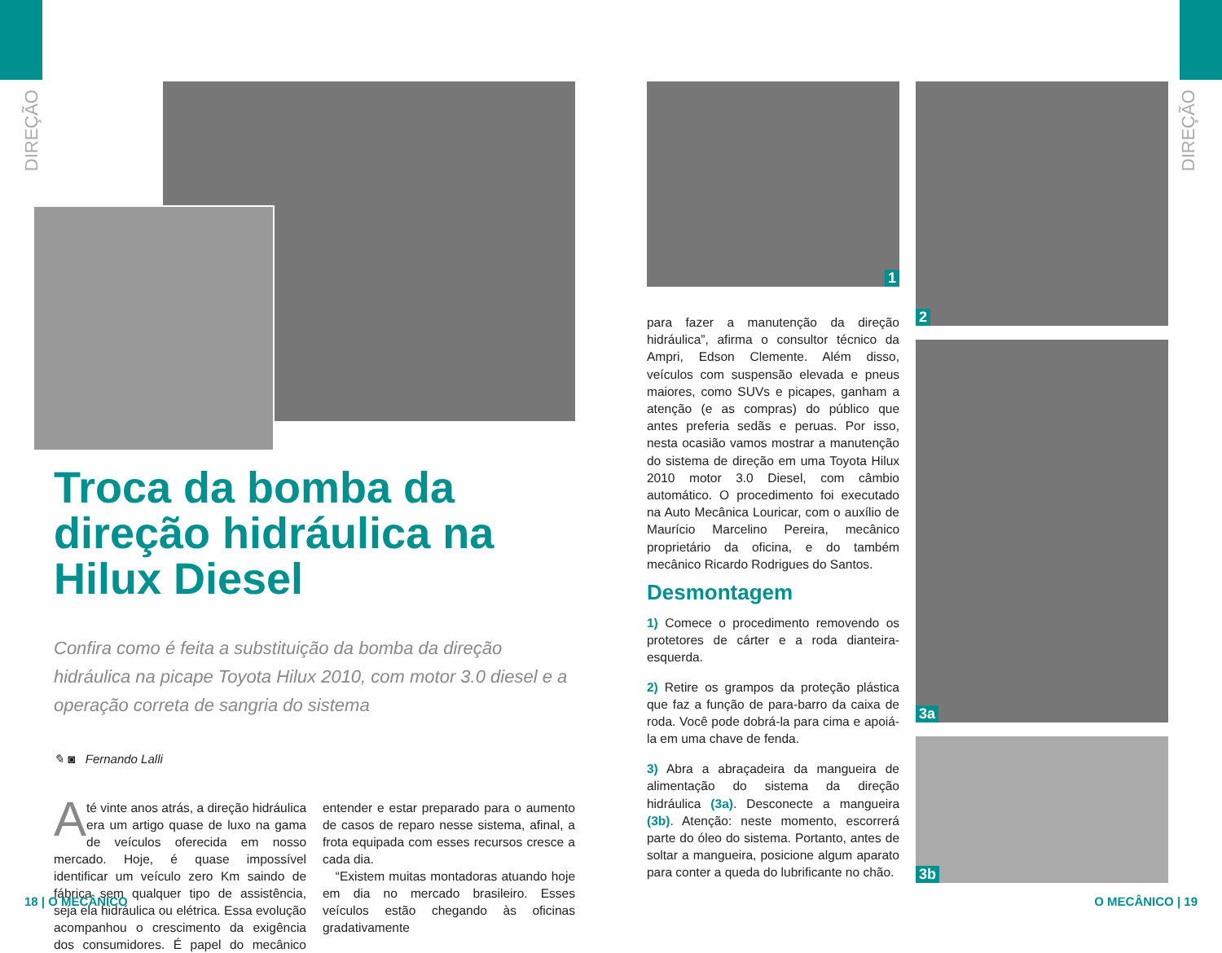DIREÇÃO
DIREÇÃO
1 2
3a
3b
Troca da bomba da direção hidráulica na Hilux Diesel
Confira como é feita a substituição da bomba da direção hidráulica na picape Toyota Hilux 2010, com motor 3.0 diesel e a operação correta de sangria do sistema
✎ ◙ Fernando Lalli
Até vinte anos atrás, a direção hidráulica era um artigo quase de luxo na gama de veículos oferecida em nosso mercado. Hoje, é quase impossível identificar um veículo zero Km saindo de fábrica sem qualquer tipo de assistência, seja ela hidráulica ou elétrica. Essa evolução acompanhou o crescimento da exigência dos consumidores. É papel do mecânico entender e estar preparado para o aumento de casos de reparo nesse sistema, afinal, a frota equipada com esses recursos cresce a cada dia.
“Existem muitas montadoras atuando hoje em dia no mercado brasileiro. Esses veículos estão chegando às oficinas gradativamente
para fazer a manutenção da direção hidráulica”, afirma o consultor técnico da Ampri, Edson Clemente. Além disso, veículos com suspensão elevada e pneus maiores, como SUVs e picapes, ganham a atenção (e as compras) do público que antes preferia sedãs e peruas. Por isso, nesta ocasião vamos mostrar a manutenção do sistema de direção em uma Toyota Hilux 2010 motor 3.0 Diesel, com câmbio automático. O procedimento foi executado na Auto Mecânica Louricar, com o auxílio de Maurício Marcelino Pereira, mecânico proprietário da oficina, e do também mecânico Ricardo Rodrigues do Santos.
Desmontagem
1) Comece o procedimento removendo os protetores de cárter e a roda dianteira-esquerda.
2) Retire os grampos da proteção plástica que faz a função de para-barro da caixa de roda. Você pode dobrá-la para cima e apoiá-la em uma chave de fenda.
3) Abra a abraçadeira da mangueira de alimentação do sistema da direção hidráulica (3a). Desconecte a mangueira (3b). Atenção: neste momento, escorrerá parte do óleo do sistema. Portanto, antes de soltar a mangueira, posicione algum aparato para conter a queda do lubrificante no chão.
18 | O MECÂNICO O MECÂNICO | 19